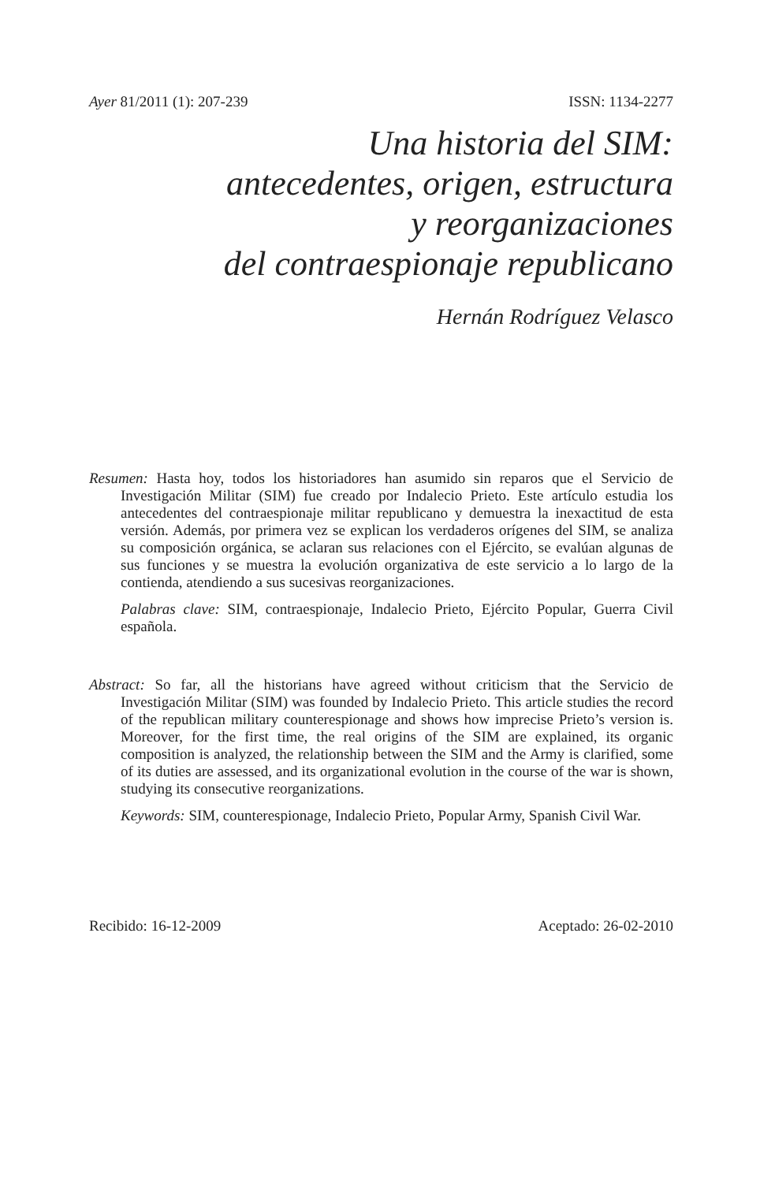Ayer 81/2011 (1): 207-239 ISSN: 1134-2277
Una historia del SIM:
antecedentes, origen, estructura
y reorganizaciones
del contraespionaje republicano
Hernán Rodríguez Velasco
Resumen: Hasta hoy, todos los historiadores han asumido sin reparos que el Servicio de Investigación Militar (SIM) fue creado por Indalecio Prieto. Este artículo estudia los antecedentes del contraespionaje militar republicano y demuestra la inexactitud de esta versión. Además, por primera vez se explican los verdaderos orígenes del SIM, se analiza su composición orgánica, se aclaran sus relaciones con el Ejército, se evalúan algunas de sus funciones y se muestra la evolución organizativa de este servicio a lo largo de la contienda, atendiendo a sus sucesivas reorganizaciones.
Palabras clave: SIM, contraespionaje, Indalecio Prieto, Ejército Popular, Guerra Civil española.
Abstract: So far, all the historians have agreed without criticism that the Servicio de Investigación Militar (SIM) was founded by Indalecio Prieto. This article studies the record of the republican military counterespionage and shows how imprecise Prieto’s version is. Moreover, for the first time, the real origins of the SIM are explained, its organic composition is analyzed, the relationship between the SIM and the Army is clarified, some of its duties are assessed, and its organizational evolution in the course of the war is shown, studying its consecutive reorganizations.
Keywords: SIM, counterespionage, Indalecio Prieto, Popular Army, Spanish Civil War.
Recibido: 16-12-2009 Aceptado: 26-02-2010